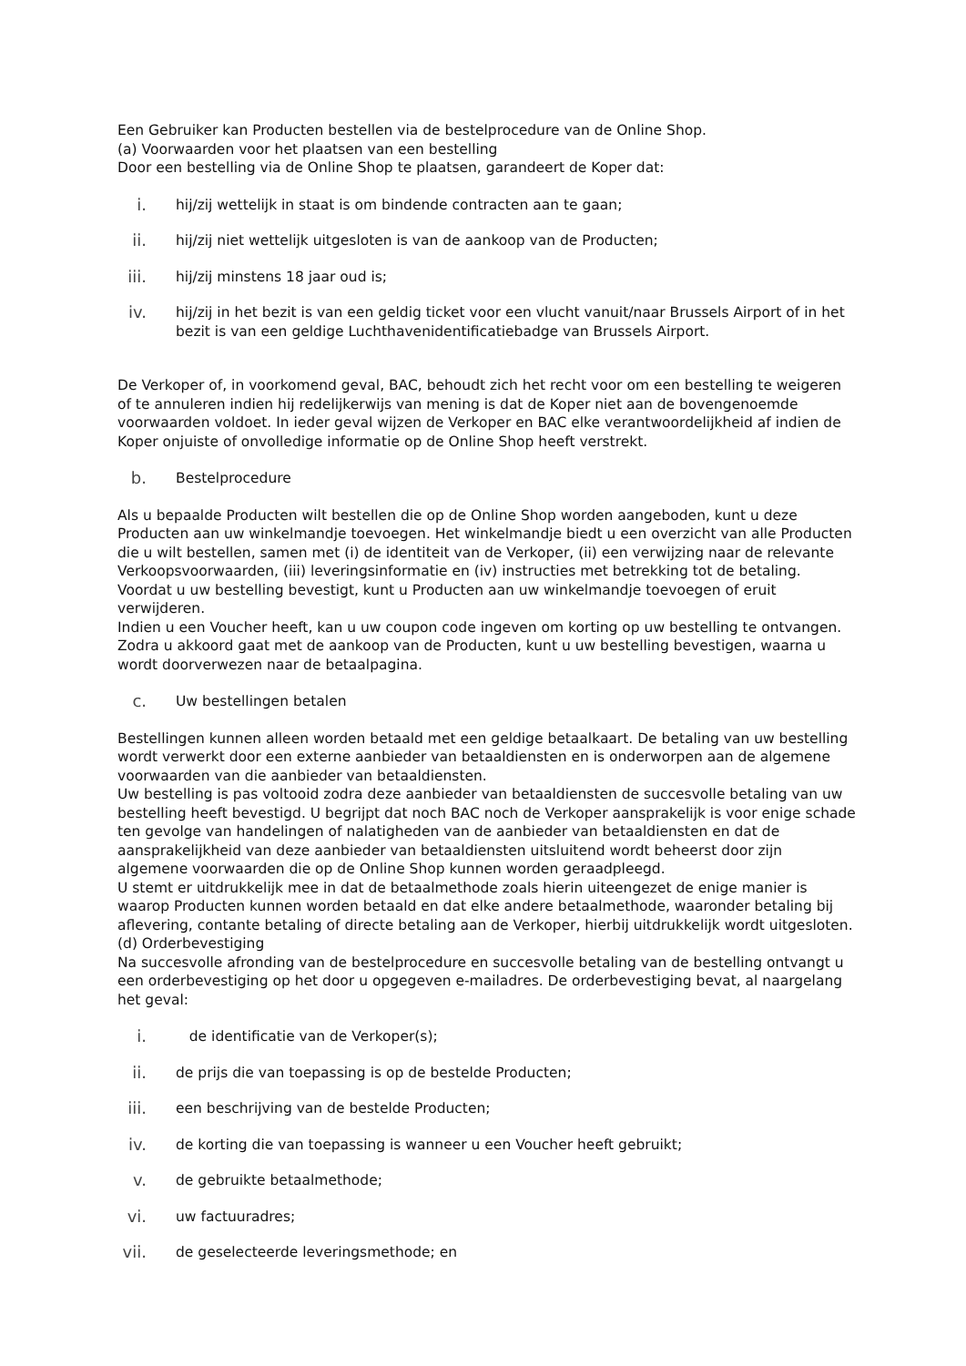Een Gebruiker kan Producten bestellen via de bestelprocedure van de Online Shop.
(a) Voorwaarden voor het plaatsen van een bestelling
Door een bestelling via de Online Shop te plaatsen, garandeert de Koper dat:
i. hij/zij wettelijk in staat is om bindende contracten aan te gaan;
ii. hij/zij niet wettelijk uitgesloten is van de aankoop van de Producten;
iii. hij/zij minstens 18 jaar oud is;
iv. hij/zij in het bezit is van een geldig ticket voor een vlucht vanuit/naar Brussels Airport of in het bezit is van een geldige Luchthavenidentificatiebadge van Brussels Airport.
De Verkoper of, in voorkomend geval, BAC, behoudt zich het recht voor om een bestelling te weigeren of te annuleren indien hij redelijkerwijs van mening is dat de Koper niet aan de bovengenoemde voorwaarden voldoet. In ieder geval wijzen de Verkoper en BAC elke verantwoordelijkheid af indien de Koper onjuiste of onvolledige informatie op de Online Shop heeft verstrekt.
b. Bestelprocedure
Als u bepaalde Producten wilt bestellen die op de Online Shop worden aangeboden, kunt u deze Producten aan uw winkelmandje toevoegen. Het winkelmandje biedt u een overzicht van alle Producten die u wilt bestellen, samen met (i) de identiteit van de Verkoper, (ii) een verwijzing naar de relevante Verkoopsvoorwaarden, (iii) leveringsinformatie en (iv) instructies met betrekking tot de betaling.
Voordat u uw bestelling bevestigt, kunt u Producten aan uw winkelmandje toevoegen of eruit verwijderen.
Indien u een Voucher heeft, kan u uw coupon code ingeven om korting op uw bestelling te ontvangen.
Zodra u akkoord gaat met de aankoop van de Producten, kunt u uw bestelling bevestigen, waarna u wordt doorverwezen naar de betaalpagina.
c. Uw bestellingen betalen
Bestellingen kunnen alleen worden betaald met een geldige betaalkaart. De betaling van uw bestelling wordt verwerkt door een externe aanbieder van betaaldiensten en is onderworpen aan de algemene voorwaarden van die aanbieder van betaaldiensten.
Uw bestelling is pas voltooid zodra deze aanbieder van betaaldiensten de succesvolle betaling van uw bestelling heeft bevestigd. U begrijpt dat noch BAC noch de Verkoper aansprakelijk is voor enige schade ten gevolge van handelingen of nalatigheden van de aanbieder van betaaldiensten en dat de aansprakelijkheid van deze aanbieder van betaaldiensten uitsluitend wordt beheerst door zijn algemene voorwaarden die op de Online Shop kunnen worden geraadpleegd.
U stemt er uitdrukkelijk mee in dat de betaalmethode zoals hierin uiteengezet de enige manier is waarop Producten kunnen worden betaald en dat elke andere betaalmethode, waaronder betaling bij aflevering, contante betaling of directe betaling aan de Verkoper, hierbij uitdrukkelijk wordt uitgesloten.
(d) Orderbevestiging
Na succesvolle afronding van de bestelprocedure en succesvolle betaling van de bestelling ontvangt u een orderbevestiging op het door u opgegeven e-mailadres. De orderbevestiging bevat, al naargelang het geval:
i. de identificatie van de Verkoper(s);
ii. de prijs die van toepassing is op de bestelde Producten;
iii. een beschrijving van de bestelde Producten;
iv. de korting die van toepassing is wanneer u een Voucher heeft gebruikt;
v. de gebruikte betaalmethode;
vi. uw factuuradres;
vii. de geselecteerde leveringsmethode; en